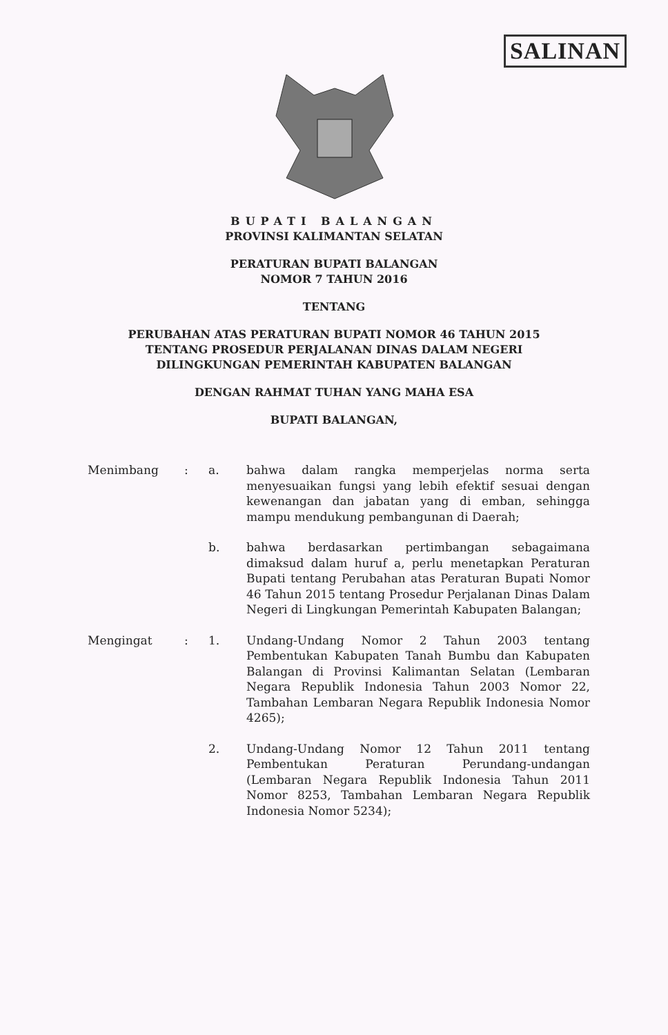SALINAN
BUPATI BALANGAN
PROVINSI KALIMANTAN SELATAN
PERATURAN BUPATI BALANGAN
NOMOR 7 TAHUN 2016
TENTANG
PERUBAHAN ATAS PERATURAN BUPATI NOMOR 46 TAHUN 2015
TENTANG PROSEDUR PERJALANAN DINAS DALAM NEGERI
DILINGKUNGAN PEMERINTAH KABUPATEN BALANGAN
DENGAN RAHMAT TUHAN YANG MAHA ESA
BUPATI BALANGAN,
Menimbang : a. bahwa dalam rangka memperjelas norma serta menyesuaikan fungsi yang lebih efektif sesuai dengan kewenangan dan jabatan yang di emban, sehingga mampu mendukung pembangunan di Daerah;
b. bahwa berdasarkan pertimbangan sebagaimana dimaksud dalam huruf a, perlu menetapkan Peraturan Bupati tentang Perubahan atas Peraturan Bupati Nomor 46 Tahun 2015 tentang Prosedur Perjalanan Dinas Dalam Negeri di Lingkungan Pemerintah Kabupaten Balangan;
Mengingat : 1. Undang-Undang Nomor 2 Tahun 2003 tentang Pembentukan Kabupaten Tanah Bumbu dan Kabupaten Balangan di Provinsi Kalimantan Selatan (Lembaran Negara Republik Indonesia Tahun 2003 Nomor 22, Tambahan Lembaran Negara Republik Indonesia Nomor 4265);
2. Undang-Undang Nomor 12 Tahun 2011 tentang Pembentukan Peraturan Perundang-undangan (Lembaran Negara Republik Indonesia Tahun 2011 Nomor 8253, Tambahan Lembaran Negara Republik Indonesia Nomor 5234);